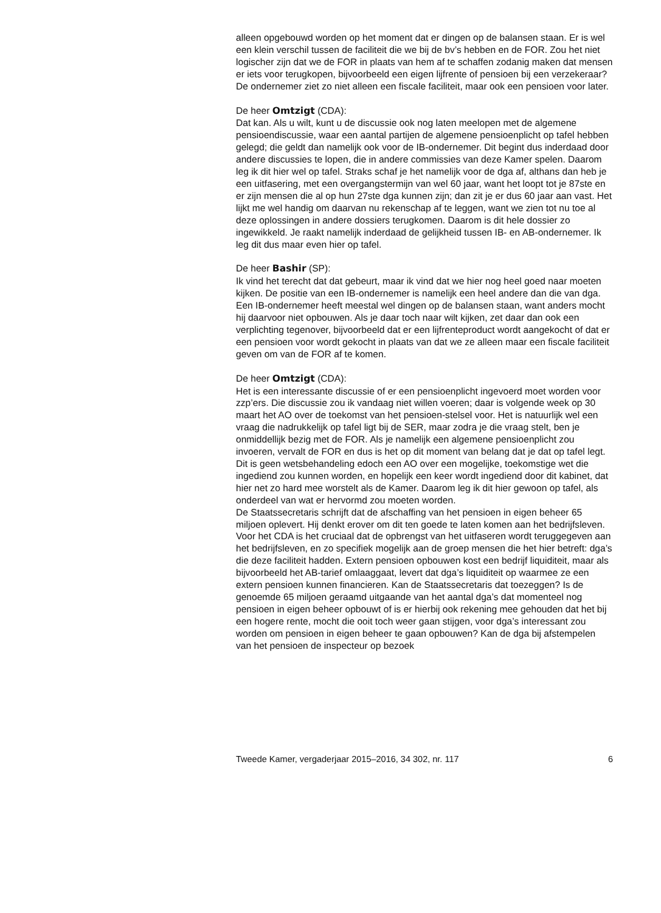alleen opgebouwd worden op het moment dat er dingen op de balansen staan. Er is wel een klein verschil tussen de faciliteit die we bij de bv’s hebben en de FOR. Zou het niet logischer zijn dat we de FOR in plaats van hem af te schaffen zodanig maken dat mensen er iets voor terugkopen, bijvoorbeeld een eigen lijfrente of pensioen bij een verzekeraar? De ondernemer ziet zo niet alleen een fiscale faciliteit, maar ook een pensioen voor later.
De heer Omtzigt (CDA):
Dat kan. Als u wilt, kunt u de discussie ook nog laten meelopen met de algemene pensioendiscussie, waar een aantal partijen de algemene pensioenplicht op tafel hebben gelegd; die geldt dan namelijk ook voor de IB-ondernemer. Dit begint dus inderdaad door andere discussies te lopen, die in andere commissies van deze Kamer spelen. Daarom leg ik dit hier wel op tafel. Straks schaf je het namelijk voor de dga af, althans dan heb je een uitfasering, met een overgangstermijn van wel 60 jaar, want het loopt tot je 87ste en er zijn mensen die al op hun 27ste dga kunnen zijn; dan zit je er dus 60 jaar aan vast. Het lijkt me wel handig om daarvan nu rekenschap af te leggen, want we zien tot nu toe al deze oplossingen in andere dossiers terugkomen. Daarom is dit hele dossier zo ingewikkeld. Je raakt namelijk inderdaad de gelijkheid tussen IB- en AB-ondernemer. Ik leg dit dus maar even hier op tafel.
De heer Bashir (SP):
Ik vind het terecht dat dat gebeurt, maar ik vind dat we hier nog heel goed naar moeten kijken. De positie van een IB-ondernemer is namelijk een heel andere dan die van dga. Een IB-ondernemer heeft meestal wel dingen op de balansen staan, want anders mocht hij daarvoor niet opbouwen. Als je daar toch naar wilt kijken, zet daar dan ook een verplichting tegenover, bijvoorbeeld dat er een lijfrenteproduct wordt aangekocht of dat er een pensioen voor wordt gekocht in plaats van dat we ze alleen maar een fiscale faciliteit geven om van de FOR af te komen.
De heer Omtzigt (CDA):
Het is een interessante discussie of er een pensioenplicht ingevoerd moet worden voor zzp’ers. Die discussie zou ik vandaag niet willen voeren; daar is volgende week op 30 maart het AO over de toekomst van het pensioen-stelsel voor. Het is natuurlijk wel een vraag die nadrukkelijk op tafel ligt bij de SER, maar zodra je die vraag stelt, ben je onmiddellijk bezig met de FOR. Als je namelijk een algemene pensioenplicht zou invoeren, vervalt de FOR en dus is het op dit moment van belang dat je dat op tafel legt. Dit is geen wetsbehandeling edoch een AO over een mogelijke, toekomstige wet die ingediend zou kunnen worden, en hopelijk een keer wordt ingediend door dit kabinet, dat hier net zo hard mee worstelt als de Kamer. Daarom leg ik dit hier gewoon op tafel, als onderdeel van wat er hervormd zou moeten worden.
De Staatssecretaris schrijft dat de afschaffing van het pensioen in eigen beheer 65 miljoen oplevert. Hij denkt erover om dit ten goede te laten komen aan het bedrijfsleven. Voor het CDA is het cruciaal dat de opbrengst van het uitfaseren wordt teruggegeven aan het bedrijfsleven, en zo specifiek mogelijk aan de groep mensen die het hier betreft: dga’s die deze faciliteit hadden. Extern pensioen opbouwen kost een bedrijf liquiditeit, maar als bijvoorbeeld het AB-tarief omlaaggaat, levert dat dga’s liquiditeit op waarmee ze een extern pensioen kunnen financieren. Kan de Staatssecretaris dat toezeggen? Is de genoemde 65 miljoen geraamd uitgaande van het aantal dga’s dat momenteel nog pensioen in eigen beheer opbouwt of is er hierbij ook rekening mee gehouden dat het bij een hogere rente, mocht die ooit toch weer gaan stijgen, voor dga’s interessant zou worden om pensioen in eigen beheer te gaan opbouwen? Kan de dga bij afstempelen van het pensioen de inspecteur op bezoek
Tweede Kamer, vergaderjaar 2015–2016, 34 302, nr. 117 6